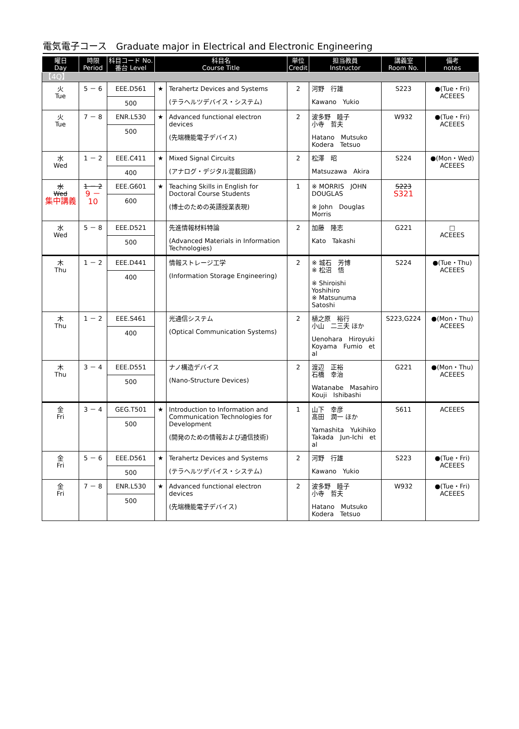電気電子コース　Graduate major in Electrical and Electronic Engineering
| 曜日 Day | 時限 Period | 科目コード No. 番台 Level | 科目名 Course Title | | 単位 Credit | 担当教員 Instructor | 講義室 Room No. | 備考 notes |
| --- | --- | --- | --- | --- | --- | --- | --- | --- |
| 【4Q】 | | | | | | | | |
| 火 Tue | 5 － 6 | EEE.D561 500 | ★ | Terahertz Devices and Systems (テラヘルツデバイス・システム) | 2 | 河野 行雄 Kawano Yukio | S223 | ●(Tue・Fri) ACEEES |
| 火 Tue | 7 － 8 | ENR.L530 500 | ★ | Advanced functional electron devices (先端機能電子デバイス) | 2 | 波多野 睦子 小寺 哲夫 Hatano Mutsuko Kodera Tetsuo | W932 | ●(Tue・Fri) ACEEES |
| 水 Wed | 1 － 2 | EEE.C411 400 | ★ | Mixed Signal Circuits (アナログ・デジタル混載回路) | 2 | 松澤 昭 Matsuzawa Akira | S224 | ●(Mon・Wed) ACEEES |
| 水 Wed 集中講義 | 1 － 2 9 － 10 | EEE.G601 600 | ★ | Teaching Skills in English for Doctoral Course Students (博士のための英語授業表現) | 1 | ※ MORRIS JOHN DOUGLAS ※ John Douglas Morris | S223 S321 | |
| 水 Wed | 5 － 8 | EEE.D521 500 | | 先進情報材料特論 (Advanced Materials in Information Technologies) | 2 | 加藤 隆志 Kato Takashi | G221 | □ ACEEES |
| 木 Thu | 1 － 2 | EEE.D441 400 | | 情報ストレージ工学 (Information Storage Engineering) | 2 | ※ 城石 芳博 ※ 松沼 悟 ※ Shiroishi Yoshihiro ※ Matsunuma Satoshi | S224 | ●(Tue・Thu) ACEEES |
| 木 Thu | 1 － 2 | EEE.S461 400 | | 光通信システム (Optical Communication Systems) | 2 | 植之原 裕行 小山 二三夫 ほか Uenohara Hiroyuki Koyama Fumio et al | S223,G224 | ●(Mon・Thu) ACEEES |
| 木 Thu | 3 － 4 | EEE.D551 500 | | ナノ構造デバイス (Nano-Structure Devices) | 2 | 渡辺 正裕 石橋 幸治 Watanabe Masahiro Kouji Ishibashi | G221 | ●(Mon・Thu) ACEEES |
| 金 Fri | 3 － 4 | GEG.T501 500 | ★ | Introduction to Information and Communication Technologies for Development (開発のための情報および通信技術) | 1 | 山下 幸彦 髙田 潤一 ほか Yamashita Yukihiko Takada Jun-Ichi et al | S611 | ACEEES |
| 金 Fri | 5 － 6 | EEE.D561 500 | ★ | Terahertz Devices and Systems (テラヘルツデバイス・システム) | 2 | 河野 行雄 Kawano Yukio | S223 | ●(Tue・Fri) ACEEES |
| 金 Fri | 7 － 8 | ENR.L530 500 | ★ | Advanced functional electron devices (先端機能電子デバイス) | 2 | 波多野 睦子 小寺 哲夫 Hatano Mutsuko Kodera Tetsuo | W932 | ●(Tue・Fri) ACEEES |